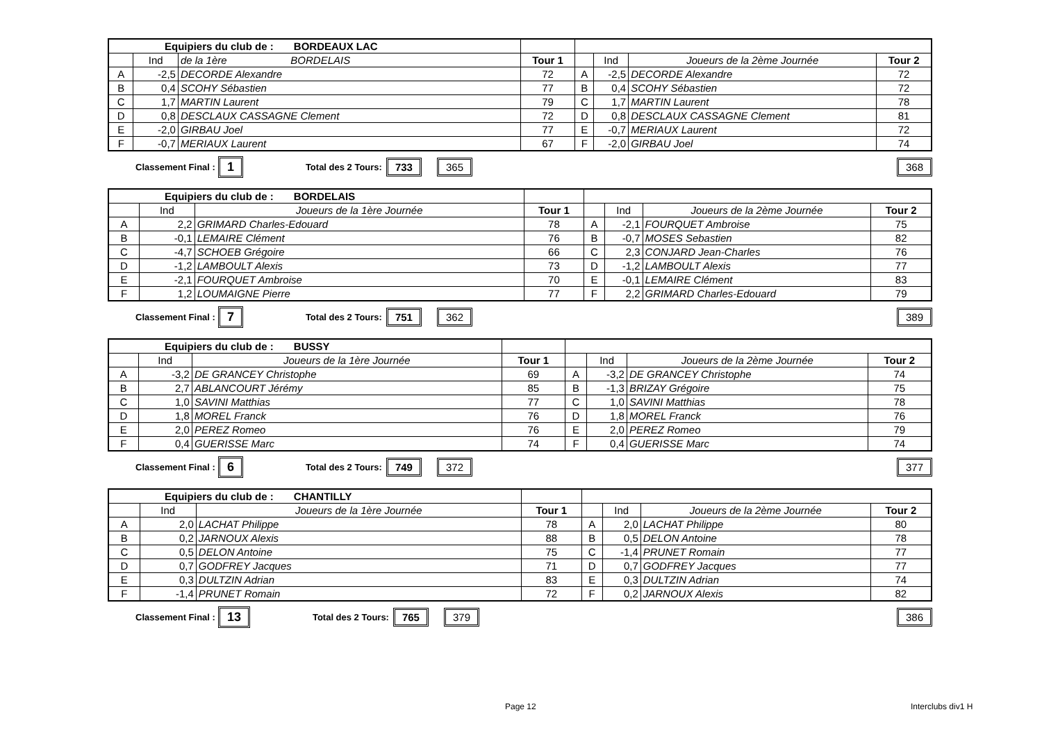| Equipiers du club de : BORDEAUX LAC | | | | | | | |
| --- | --- | --- | --- | --- | --- | --- | --- |
| | Ind | de la 1ère BORDELAIS | Tour 1 | | Ind | Joueurs de la 2ème Journée | Tour 2 |
| A | -2,5 | DECORDE Alexandre | 72 | A | -2,5 | DECORDE Alexandre | 72 |
| B | 0,4 | SCOHY Sébastien | 77 | B | 0,4 | SCOHY Sébastien | 72 |
| C | 1,7 | MARTIN Laurent | 79 | C | 1,7 | MARTIN Laurent | 78 |
| D | 0,8 | DESCLAUX CASSAGNE Clement | 72 | D | 0,8 | DESCLAUX CASSAGNE Clement | 81 |
| E | -2,0 | GIRBAU Joel | 77 | E | -0,7 | MERIAUX Laurent | 72 |
| F | -0,7 | MERIAUX Laurent | 67 | F | -2,0 | GIRBAU Joel | 74 |
Classement Final : 1 Total des 2 Tours: 733 365 368
| Equipiers du club de : BORDELAIS | | | | | | | |
| --- | --- | --- | --- | --- | --- | --- | --- |
| | Ind | Joueurs de la 1ère Journée | Tour 1 | | Ind | Joueurs de la 2ème Journée | Tour 2 |
| A | 2,2 | GRIMARD Charles-Edouard | 78 | A | -2,1 | FOURQUET Ambroise | 75 |
| B | -0,1 | LEMAIRE Clément | 76 | B | -0,7 | MOSES Sebastien | 82 |
| C | -4,7 | SCHOEB Grégoire | 66 | C | 2,3 | CONJARD Jean-Charles | 76 |
| D | -1,2 | LAMBOULT Alexis | 73 | D | -1,2 | LAMBOULT Alexis | 77 |
| E | -2,1 | FOURQUET Ambroise | 70 | E | -0,1 | LEMAIRE Clément | 83 |
| F | 1,2 | LOUMAIGNE Pierre | 77 | F | 2,2 | GRIMARD Charles-Edouard | 79 |
Classement Final : 7 Total des 2 Tours: 751 362 389
| Equipiers du club de : BUSSY | | | | | | | |
| --- | --- | --- | --- | --- | --- | --- | --- |
| | Ind | Joueurs de la 1ère Journée | Tour 1 | | Ind | Joueurs de la 2ème Journée | Tour 2 |
| A | -3,2 | DE GRANCEY Christophe | 69 | A | -3,2 | DE GRANCEY Christophe | 74 |
| B | 2,7 | ABLANCOURT Jérémy | 85 | B | -1,3 | BRIZAY Grégoire | 75 |
| C | 1,0 | SAVINI Matthias | 77 | C | 1,0 | SAVINI Matthias | 78 |
| D | 1,8 | MOREL Franck | 76 | D | 1,8 | MOREL Franck | 76 |
| E | 2,0 | PEREZ Romeo | 76 | E | 2,0 | PEREZ Romeo | 79 |
| F | 0,4 | GUERISSE Marc | 74 | F | 0,4 | GUERISSE Marc | 74 |
Classement Final : 6 Total des 2 Tours: 749 372 377
| Equipiers du club de : CHANTILLY | | | | | | | |
| --- | --- | --- | --- | --- | --- | --- | --- |
| | Ind | Joueurs de la 1ère Journée | Tour 1 | | Ind | Joueurs de la 2ème Journée | Tour 2 |
| A | 2,0 | LACHAT Philippe | 78 | A | 2,0 | LACHAT Philippe | 80 |
| B | 0,2 | JARNOUX Alexis | 88 | B | 0,5 | DELON Antoine | 78 |
| C | 0,5 | DELON Antoine | 75 | C | -1,4 | PRUNET Romain | 77 |
| D | 0,7 | GODFREY Jacques | 71 | D | 0,7 | GODFREY Jacques | 77 |
| E | 0,3 | DULTZIN Adrian | 83 | E | 0,3 | DULTZIN Adrian | 74 |
| F | -1,4 | PRUNET Romain | 72 | F | 0,2 | JARNOUX Alexis | 82 |
Classement Final : 13 Total des 2 Tours: 765 379 386
Page 12 Interclubs div1 H